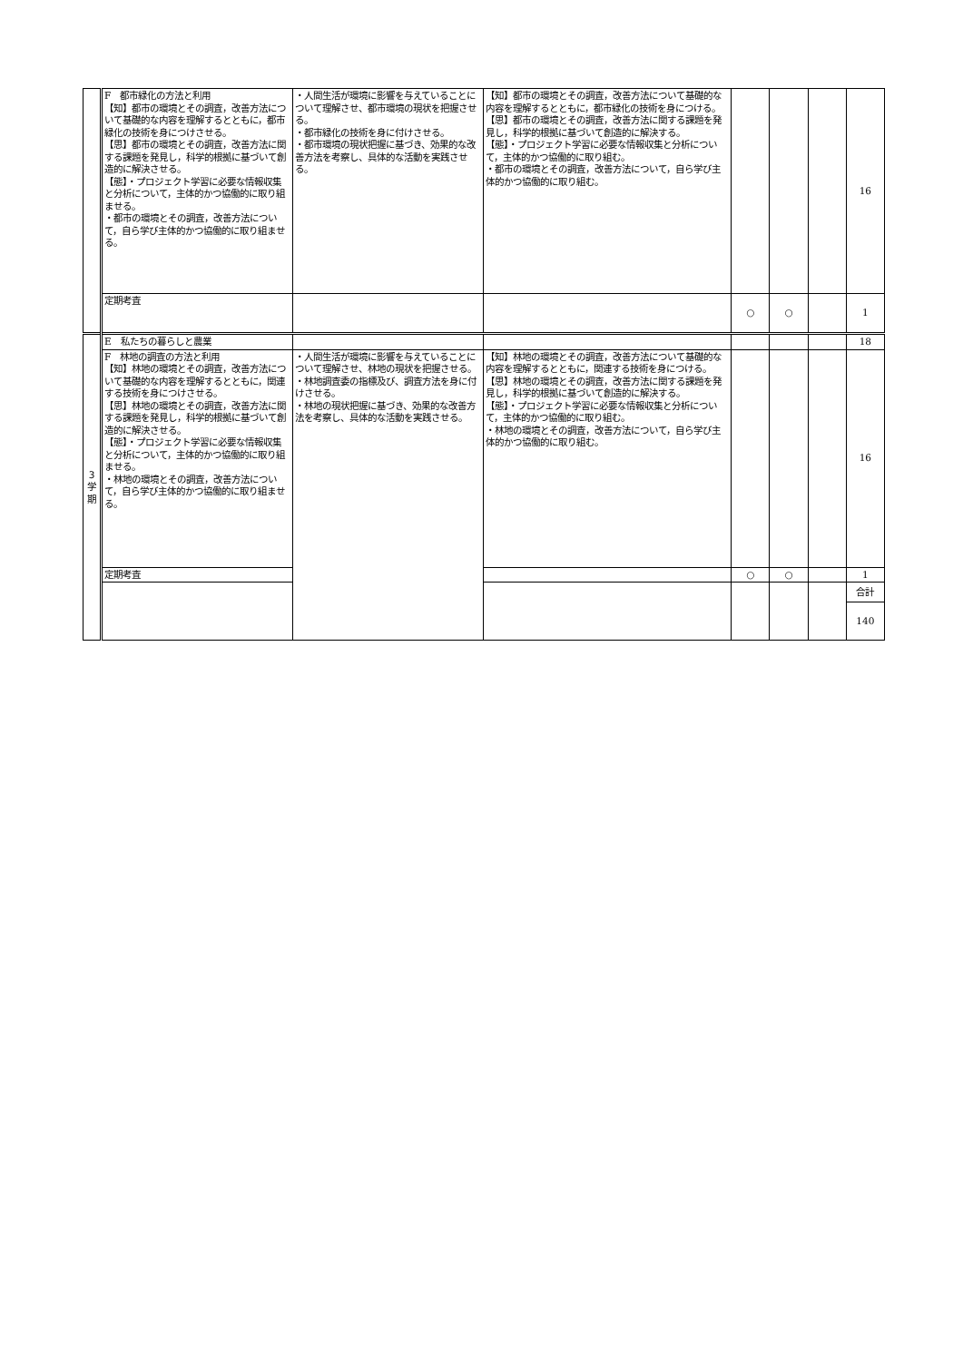| | F 都市緑化の方法と利用 【知】都市の環境とその調査，改善方法について基礎的な内容を理解するとともに，都市緑化の技術を身につけさせる。 【思】都市の環境とその調査，改善方法に関する課題を発見し，科学的根拠に基づいて創造的に解決させる。 【態】・プロジェクト学習に必要な情報収集と分析について，主体的かつ協働的に取り組ませる。 ・都市の環境とその調査，改善方法について，自ら学び主体的かつ協働的に取り組ませる。 | ・人間生活が環境に影響を与えていることについて理解させ、都市環境の現状を把握させる。 ・都市緑化の技術を身に付けさせる。 ・都市環境の現状把握に基づき、効果的な改善方法を考察し、具体的な活動を実践させる。 | 【知】都市の環境とその調査，改善方法について基礎的な内容を理解するとともに，都市緑化の技術を身につける。 【思】都市の環境とその調査，改善方法に関する課題を発見し，科学的根拠に基づいて創造的に解決する。 【態】・プロジェクト学習に必要な情報収集と分析について，主体的かつ協働的に取り組む。 ・都市の環境とその調査，改善方法について，自ら学び主体的かつ協働的に取り組む。 | | | | 16 |
| | 定期考査 | | | ○ | ○ | | 1 |
| 3 学 期 | E 私たちの暮らしと農業 | | | | | | 18 |
| | F 林地の調査の方法と利用 【知】林地の環境とその調査，改善方法について基礎的な内容を理解するとともに，関連する技術を身につけさせる。 【思】林地の環境とその調査，改善方法に関する課題を発見し，科学的根拠に基づいて創造的に解決させる。 【態】・プロジェクト学習に必要な情報収集と分析について，主体的かつ協働的に取り組ませる。 ・林地の環境とその調査，改善方法について，自ら学び主体的かつ協働的に取り組ませる。 | ・人間生活が環境に影響を与えていることについて理解させ、林地の現状を把握させる。 ・林地調査委の指標及び、調査方法を身に付けさせる。 ・林地の現状把握に基づき、効果的な改善方法を考察し、具体的な活動を実践させる。 | 【知】林地の環境とその調査，改善方法について基礎的な内容を理解するとともに，関連する技術を身につける。 【思】林地の環境とその調査，改善方法に関する課題を発見し，科学的根拠に基づいて創造的に解決する。 【態】・プロジェクト学習に必要な情報収集と分析について，主体的かつ協働的に取り組む。 ・林地の環境とその調査，改善方法について，自ら学び主体的かつ協働的に取り組む。 | | | | 16 |
| | 定期考査 | | | ○ | ○ | | 1 |
| | | | | | | | 合計 |
| | | | | | | | 140 |